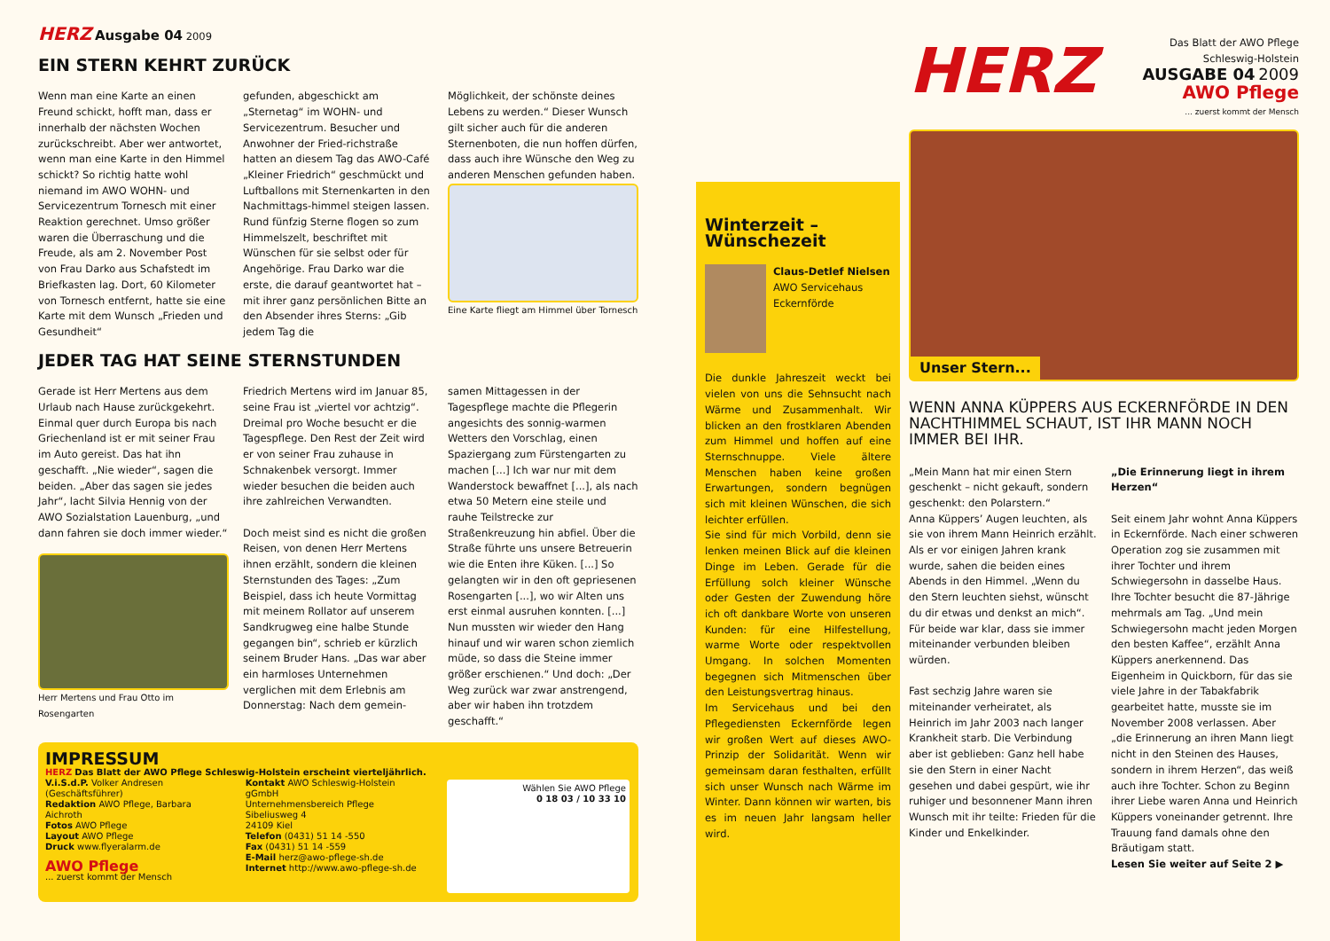HERZ Ausgabe 04 2009
EIN STERN KEHRT ZURÜCK
Wenn man eine Karte an einen Freund schickt, hofft man, dass er innerhalb der nächsten Wochen zurückschreibt. Aber wer antwortet, wenn man eine Karte in den Himmel schickt? So richtig hatte wohl niemand im AWO WOHN- und Servicezentrum Tornesch mit einer Reaktion gerechnet. Umso größer waren die Überraschung und die Freude, als am 2. November Post von Frau Darko aus Schafstedt im Briefkasten lag. Dort, 60 Kilometer von Tornesch entfernt, hatte sie eine Karte mit dem Wunsch „Frieden und Gesundheit“
gefunden, abgeschickt am „Sternetag“ im WOHN- und Servicezentrum. Besucher und Anwohner der Fried-richstraße hatten an diesem Tag das AWO-Café „Kleiner Friedrich“ geschmückt und Luftballons mit Sternenkarten in den Nachmittags-himmel steigen lassen. Rund fünfzig Sterne flogen so zum Himmelszelt, beschriftet mit Wünschen für sie selbst oder für Angehörige. Frau Darko war die erste, die darauf geantwortet hat – mit ihrer ganz persönlichen Bitte an den Absender ihres Sterns: „Gib jedem Tag die
Möglichkeit, der schönste deines Lebens zu werden.“ Dieser Wunsch gilt sicher auch für die anderen Sternenboten, die nun hoffen dürfen, dass auch ihre Wünsche den Weg zu anderen Menschen gefunden haben.
Eine Karte fliegt am Himmel über Tornesch
JEDER TAG HAT SEINE STERNSTUNDEN
Gerade ist Herr Mertens aus dem Urlaub nach Hause zurückgekehrt. Einmal quer durch Europa bis nach Griechenland ist er mit seiner Frau im Auto gereist. Das hat ihn geschafft. „Nie wieder“, sagen die beiden. „Aber das sagen sie jedes Jahr“, lacht Silvia Hennig von der AWO Sozialstation Lauenburg, „und dann fahren sie doch immer wieder.“
Herr Mertens und Frau Otto im Rosengarten
Friedrich Mertens wird im Januar 85, seine Frau ist „viertel vor achtzig“. Dreimal pro Woche besucht er die Tagespflege. Den Rest der Zeit wird er von seiner Frau zuhause in Schnakenbek versorgt. Immer wieder besuchen die beiden auch ihre zahlreichen Verwandten.
Doch meist sind es nicht die großen Reisen, von denen Herr Mertens ihnen erzählt, sondern die kleinen Sternstunden des Tages: „Zum Beispiel, dass ich heute Vormittag mit meinem Rollator auf unserem Sandkrugweg eine halbe Stunde gegangen bin“, schrieb er kürzlich seinem Bruder Hans. „Das war aber ein harmloses Unternehmen verglichen mit dem Erlebnis am Donnerstag: Nach dem gemein-
samen Mittagessen in der Tagespflege machte die Pflegerin angesichts des sonnig-warmen Wetters den Vorschlag, einen Spaziergang zum Fürstengarten zu machen [...] Ich war nur mit dem Wanderstock bewaffnet [...], als nach etwa 50 Metern eine steile und rauhe Teilstrecke zur Straßenkreuzung hin abfiel. Über die Straße führte uns unsere Betreuerin wie die Enten ihre Küken. [...] So gelangten wir in den oft gepriesenen Rosengarten [...], wo wir Alten uns erst einmal ausruhen konnten. [...] Nun mussten wir wieder den Hang hinauf und wir waren schon ziemlich müde, so dass die Steine immer größer erschienen.“ Und doch: „Der Weg zurück war zwar anstrengend, aber wir haben ihn trotzdem geschafft.“
IMPRESSUM
HERZ Das Blatt der AWO Pflege Schleswig-Holstein erscheint vierteljährlich.
V.i.S.d.P. Volker Andresen (Geschäftsführer)
Redaktion AWO Pflege, Barbara Aichroth
Fotos AWO Pflege
Layout AWO Pflege
Druck www.flyeralarm.de
AWO Pflege
... zuerst kommt der Mensch
Kontakt AWO Schleswig-Holstein gGmbH
Unternehmensbereich Pflege
Sibeliusweg 4
24109 Kiel
Telefon (0431) 51 14 -550
Fax (0431) 51 14 -559
E-Mail herz@awo-pflege-sh.de
Internet http://www.awo-pflege-sh.de
Wählen Sie AWO Pflege
0 18 03 / 10 33 10
Winterzeit – Wünschezeit
Claus-Detlef Nielsen
AWO Servicehaus Eckernförde
Die dunkle Jahreszeit weckt bei vielen von uns die Sehnsucht nach Wärme und Zusammenhalt. Wir blicken an den frostklaren Abenden zum Himmel und hoffen auf eine Sternschnuppe. Viele ältere Menschen haben keine großen Erwartungen, sondern begnügen sich mit kleinen Wünschen, die sich leichter erfüllen.
Sie sind für mich Vorbild, denn sie lenken meinen Blick auf die kleinen Dinge im Leben. Gerade für die Erfüllung solch kleiner Wünsche oder Gesten der Zuwendung höre ich oft dankbare Worte von unseren Kunden: für eine Hilfestellung, warme Worte oder respektvollen Umgang. In solchen Momenten begegnen sich Mitmenschen über den Leistungsvertrag hinaus.
Im Servicehaus und bei den Pflegediensten Eckernförde legen wir großen Wert auf dieses AWO-Prinzip der Solidarität. Wenn wir gemeinsam daran festhalten, erfüllt sich unser Wunsch nach Wärme im Winter. Dann können wir warten, bis es im neuen Jahr langsam heller wird.
HERZ
Das Blatt der AWO Pflege
Schleswig-Holstein
AUSGABE 04 2009
AWO Pflege
... zuerst kommt der Mensch
Unser Stern...
WENN ANNA KÜPPERS AUS ECKERNFÖRDE IN DEN NACHTHIMMEL SCHAUT, IST IHR MANN NOCH IMMER BEI IHR.
„Mein Mann hat mir einen Stern geschenkt – nicht gekauft, sondern geschenkt: den Polarstern.“
Anna Küppers’ Augen leuchten, als sie von ihrem Mann Heinrich erzählt. Als er vor einigen Jahren krank wurde, sahen die beiden eines Abends in den Himmel. „Wenn du den Stern leuchten siehst, wünscht du dir etwas und denkst an mich“. Für beide war klar, dass sie immer miteinander verbunden bleiben würden.
Fast sechzig Jahre waren sie miteinander verheiratet, als Heinrich im Jahr 2003 nach langer Krankheit starb. Die Verbindung aber ist geblieben: Ganz hell habe sie den Stern in einer Nacht gesehen und dabei gespürt, wie ihr ruhiger und besonnener Mann ihren Wunsch mit ihr teilte: Frieden für die Kinder und Enkelkinder.
„Die Erinnerung liegt in ihrem Herzen“
Seit einem Jahr wohnt Anna Küppers in Eckernförde. Nach einer schweren Operation zog sie zusammen mit ihrer Tochter und ihrem Schwiegersohn in dasselbe Haus. Ihre Tochter besucht die 87-Jährige mehrmals am Tag. „Und mein Schwiegersohn macht jeden Morgen den besten Kaffee“, erzählt Anna Küppers anerkennend. Das Eigenheim in Quickborn, für das sie viele Jahre in der Tabakfabrik gearbeitet hatte, musste sie im November 2008 verlassen. Aber „die Erinnerung an ihren Mann liegt nicht in den Steinen des Hauses, sondern in ihrem Herzen“, das weiß auch ihre Tochter. Schon zu Beginn ihrer Liebe waren Anna und Heinrich Küppers voneinander getrennt. Ihre Trauung fand damals ohne den Bräutigam statt.
Lesen Sie weiter auf Seite 2 ▶